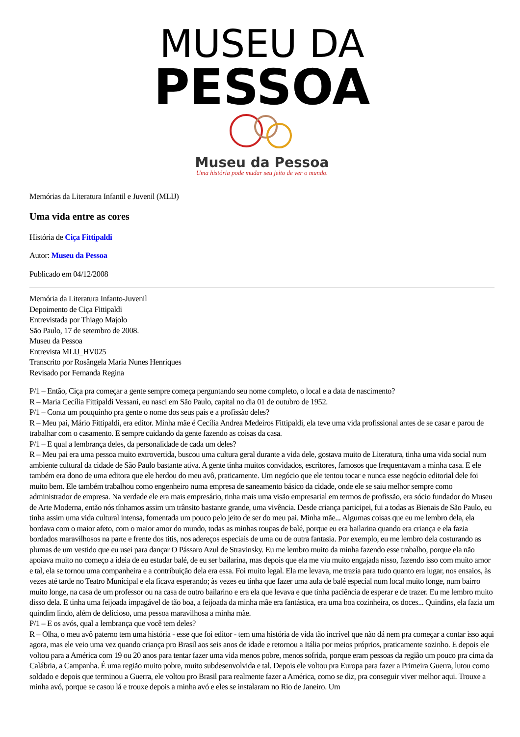MUSEU DA
PESSOA
Museu da Pessoa
Uma história pode mudar seu jeito de ver o mundo.
Memórias da Literatura Infantil e Juvenil (MLIJ)
Uma vida entre as cores
História de Ciça Fittipaldi
Autor: Museu da Pessoa
Publicado em 04/12/2008
Memória da Literatura Infanto-Juvenil
Depoimento de Ciça Fittipaldi
Entrevistada por Thiago Majolo
São Paulo, 17 de setembro de 2008.
Museu da Pessoa
Entrevista MLIJ_HV025
Transcrito por Rosângela Maria Nunes Henriques
Revisado por Fernanda Regina
P/1 – Então, Ciça pra começar a gente sempre começa perguntando seu nome completo, o local e a data de nascimento?
R – Maria Cecília Fittipaldi Vessani, eu nasci em São Paulo, capital no dia 01 de outubro de 1952.
P/1 – Conta um pouquinho pra gente o nome dos seus pais e a profissão deles?
R – Meu pai, Mário Fittipaldi, era editor. Minha mãe é Cecília Andrea Medeiros Fittipaldi, ela teve uma vida profissional antes de se casar e parou de trabalhar com o casamento. E sempre cuidando da gente fazendo as coisas da casa.
P/1 – E qual a lembrança deles, da personalidade de cada um deles?
R – Meu pai era uma pessoa muito extrovertida, buscou uma cultura geral durante a vida dele, gostava muito de Literatura, tinha uma vida social num ambiente cultural da cidade de São Paulo bastante ativa. A gente tinha muitos convidados, escritores, famosos que frequentavam a minha casa. E ele também era dono de uma editora que ele herdou do meu avô, praticamente. Um negócio que ele tentou tocar e nunca esse negócio editorial dele foi muito bem. Ele também trabalhou como engenheiro numa empresa de saneamento básico da cidade, onde ele se saiu melhor sempre como administrador de empresa. Na verdade ele era mais empresário, tinha mais uma visão empresarial em termos de profissão, era sócio fundador do Museu de Arte Moderna, então nós tínhamos assim um trânsito bastante grande, uma vivência. Desde criança participei, fui a todas as Bienais de São Paulo, eu tinha assim uma vida cultural intensa, fomentada um pouco pelo jeito de ser do meu pai. Minha mãe... Algumas coisas que eu me lembro dela, ela bordava com o maior afeto, com o maior amor do mundo, todas as minhas roupas de balé, porque eu era bailarina quando era criança e ela fazia bordados maravilhosos na parte e frente dos titis, nos adereços especiais de uma ou de outra fantasia. Por exemplo, eu me lembro dela costurando as plumas de um vestido que eu usei para dançar O Pássaro Azul de Stravinsky. Eu me lembro muito da minha fazendo esse trabalho, porque ela não apoiava muito no começo a ideia de eu estudar balé, de eu ser bailarina, mas depois que ela me viu muito engajada nisso, fazendo isso com muito amor e tal, ela se tornou uma companheira e a contribuição dela era essa. Foi muito legal. Ela me levava, me trazia para tudo quanto era lugar, nos ensaios, às vezes até tarde no Teatro Municipal e ela ficava esperando; às vezes eu tinha que fazer uma aula de balé especial num local muito longe, num bairro muito longe, na casa de um professor ou na casa de outro bailarino e era ela que levava e que tinha paciência de esperar e de trazer. Eu me lembro muito disso dela. E tinha uma feijoada impagável de tão boa, a feijoada da minha mãe era fantástica, era uma boa cozinheira, os doces... Quindins, ela fazia um quindim lindo, além de delicioso, uma pessoa maravilhosa a minha mãe.
P/1 – E os avós, qual a lembrança que você tem deles?
R – Olha, o meu avô paterno tem uma história - esse que foi editor - tem uma história de vida tão incrível que não dá nem pra começar a contar isso aqui agora, mas ele veio uma vez quando criança pro Brasil aos seis anos de idade e retornou a Itália por meios próprios, praticamente sozinho. E depois ele voltou para a América com 19 ou 20 anos para tentar fazer uma vida menos pobre, menos sofrida, porque eram pessoas da região um pouco pra cima da Calábria, a Campanha. É uma região muito pobre, muito subdesenvolvida e tal. Depois ele voltou pra Europa para fazer a Primeira Guerra, lutou como soldado e depois que terminou a Guerra, ele voltou pro Brasil para realmente fazer a América, como se diz, pra conseguir viver melhor aqui. Trouxe a minha avó, porque se casou lá e trouxe depois a minha avó e eles se instalaram no Rio de Janeiro. Um